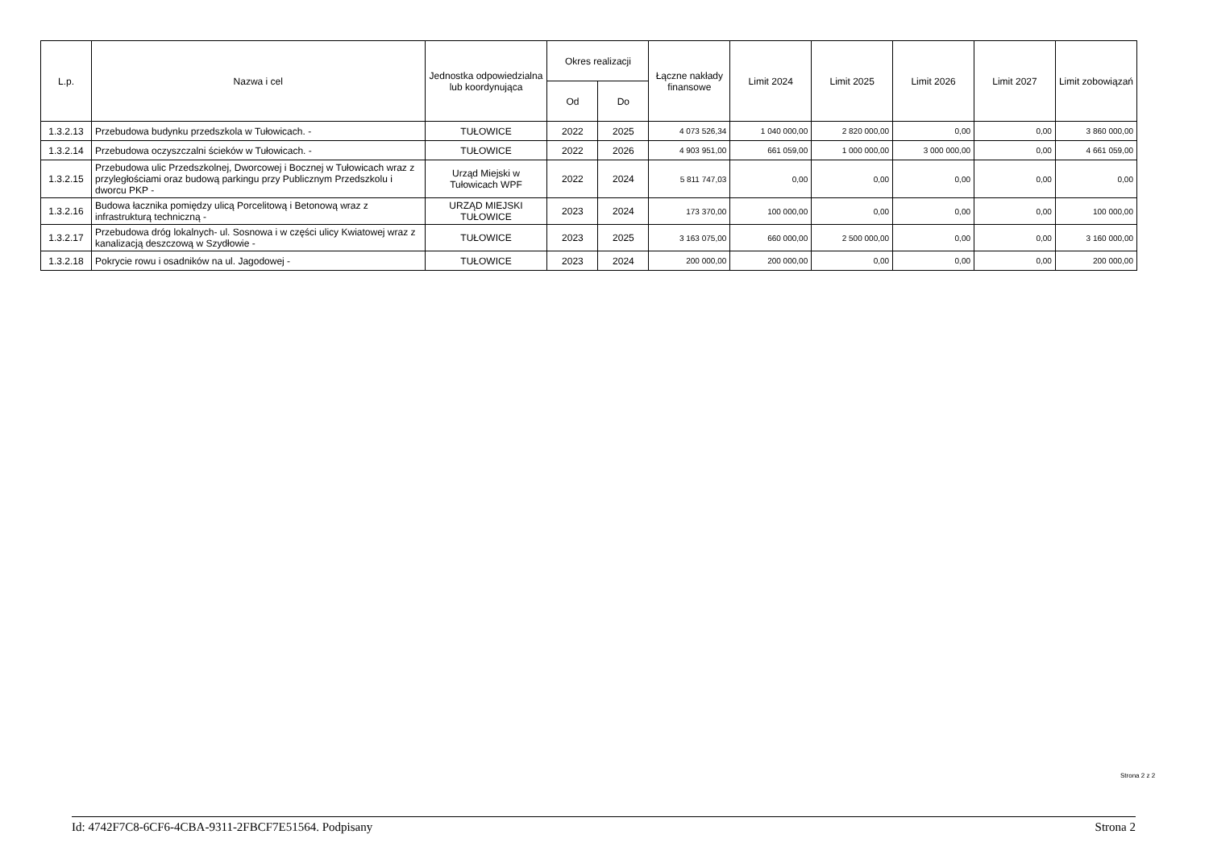| L.p. | Nazwa i cel | Jednostka odpowiedzialna lub koordynująca | Okres realizacji | | Łączne nakłady finansowe | Limit 2024 | Limit 2025 | Limit 2026 | Limit 2027 | Limit zobowiązań |
| --- | --- | --- | --- | --- | --- | --- | --- | --- | --- | --- |
| | | | Od | Do | | | | | | |
| 1.3.2.13 | Przebudowa budynku przedszkola w Tułowicach. - | TUŁOWICE | 2022 | 2025 | 4 073 526,34 | 1 040 000,00 | 2 820 000,00 | 0,00 | 0,00 | 3 860 000,00 |
| 1.3.2.14 | Przebudowa oczyszczalni ścieków w Tułowicach. - | TUŁOWICE | 2022 | 2026 | 4 903 951,00 | 661 059,00 | 1 000 000,00 | 3 000 000,00 | 0,00 | 4 661 059,00 |
| 1.3.2.15 | Przebudowa ulic Przedszkolnej, Dworcowej i Bocznej w Tułowicach wraz z przyległościami oraz budową parkingu przy Publicznym Przedszkolu i dworcu PKP - | Urząd Miejski w Tułowicach WPF | 2022 | 2024 | 5 811 747,03 | 0,00 | 0,00 | 0,00 | 0,00 | 0,00 |
| 1.3.2.16 | Budowa łacznika pomiędzy ulicą Porcelitową i Betonową wraz z infrastrukturą techniczną - | URZĄD MIEJSKI TUŁOWICE | 2023 | 2024 | 173 370,00 | 100 000,00 | 0,00 | 0,00 | 0,00 | 100 000,00 |
| 1.3.2.17 | Przebudowa dróg lokalnych- ul. Sosnowa i w części ulicy Kwiatowej wraz z kanalizacją deszczową w Szydłowie - | TUŁOWICE | 2023 | 2025 | 3 163 075,00 | 660 000,00 | 2 500 000,00 | 0,00 | 0,00 | 3 160 000,00 |
| 1.3.2.18 | Pokrycie rowu i osadników na ul. Jagodowej - | TUŁOWICE | 2023 | 2024 | 200 000,00 | 200 000,00 | 0,00 | 0,00 | 0,00 | 200 000,00 |
Strona 2 z 2
Id: 4742F7C8-6CF6-4CBA-9311-2FBCF7E51564. Podpisany Strona 2